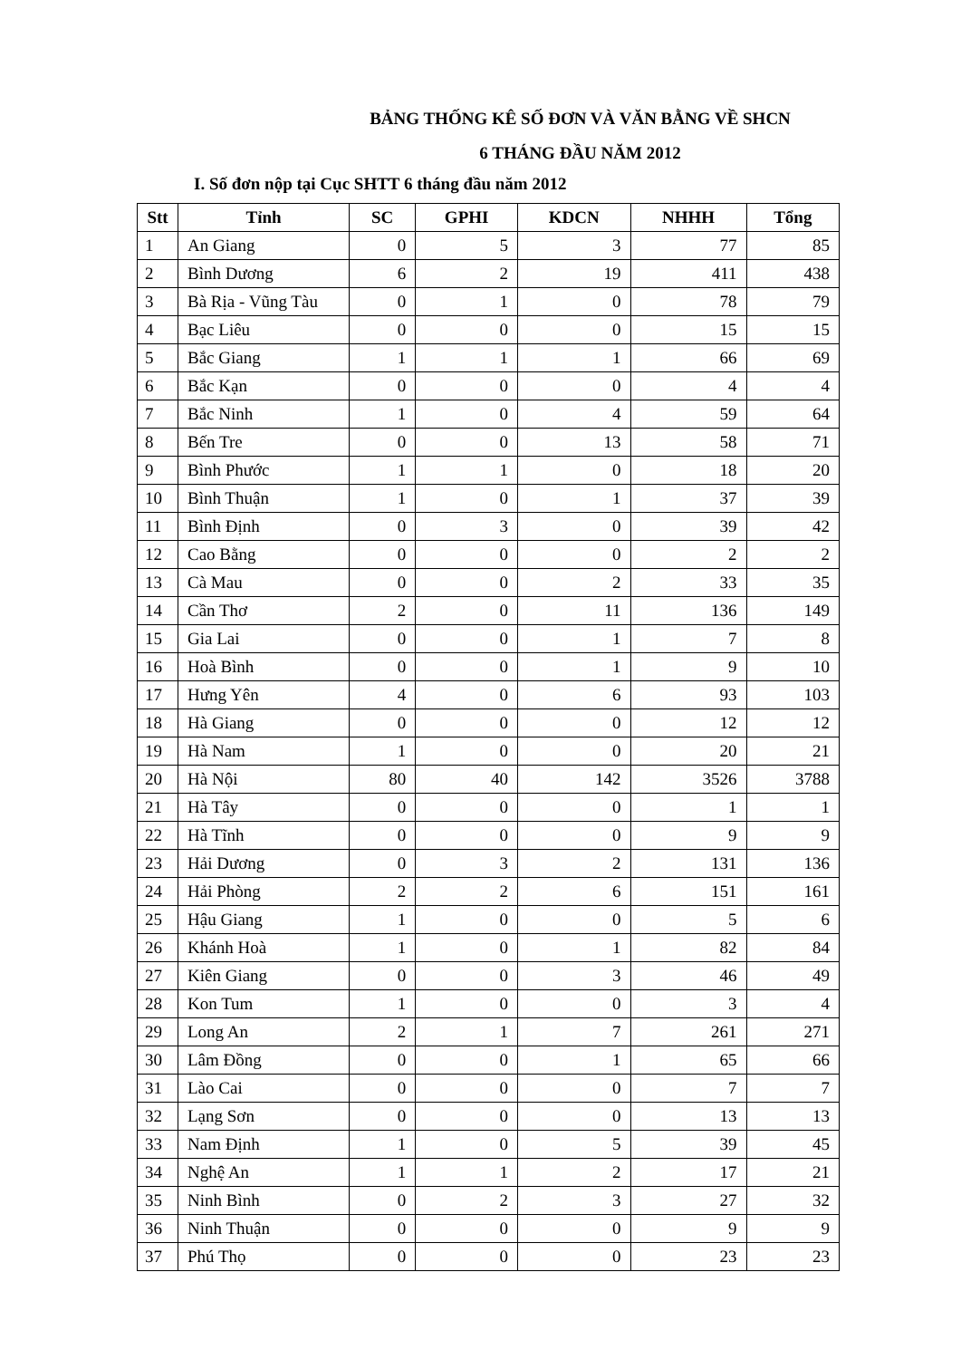BẢNG THỐNG KÊ SỐ ĐƠN VÀ VĂN BẰNG VỀ SHCN
6 THÁNG ĐẦU NĂM 2012
I. Số đơn nộp tại Cục SHTT 6 tháng đầu năm 2012
| Stt | Tỉnh | SC | GPHI | KDCN | NHHH | Tổng |
| --- | --- | --- | --- | --- | --- | --- |
| 1 | An Giang | 0 | 5 | 3 | 77 | 85 |
| 2 | Bình Dương | 6 | 2 | 19 | 411 | 438 |
| 3 | Bà Rịa - Vũng Tàu | 0 | 1 | 0 | 78 | 79 |
| 4 | Bạc Liêu | 0 | 0 | 0 | 15 | 15 |
| 5 | Bắc Giang | 1 | 1 | 1 | 66 | 69 |
| 6 | Bắc Kạn | 0 | 0 | 0 | 4 | 4 |
| 7 | Bắc Ninh | 1 | 0 | 4 | 59 | 64 |
| 8 | Bến Tre | 0 | 0 | 13 | 58 | 71 |
| 9 | Bình Phước | 1 | 1 | 0 | 18 | 20 |
| 10 | Bình Thuận | 1 | 0 | 1 | 37 | 39 |
| 11 | Bình Định | 0 | 3 | 0 | 39 | 42 |
| 12 | Cao Bằng | 0 | 0 | 0 | 2 | 2 |
| 13 | Cà Mau | 0 | 0 | 2 | 33 | 35 |
| 14 | Cần Thơ | 2 | 0 | 11 | 136 | 149 |
| 15 | Gia Lai | 0 | 0 | 1 | 7 | 8 |
| 16 | Hoà Bình | 0 | 0 | 1 | 9 | 10 |
| 17 | Hưng Yên | 4 | 0 | 6 | 93 | 103 |
| 18 | Hà Giang | 0 | 0 | 0 | 12 | 12 |
| 19 | Hà Nam | 1 | 0 | 0 | 20 | 21 |
| 20 | Hà Nội | 80 | 40 | 142 | 3526 | 3788 |
| 21 | Hà Tây | 0 | 0 | 0 | 1 | 1 |
| 22 | Hà Tĩnh | 0 | 0 | 0 | 9 | 9 |
| 23 | Hải Dương | 0 | 3 | 2 | 131 | 136 |
| 24 | Hải Phòng | 2 | 2 | 6 | 151 | 161 |
| 25 | Hậu Giang | 1 | 0 | 0 | 5 | 6 |
| 26 | Khánh Hoà | 1 | 0 | 1 | 82 | 84 |
| 27 | Kiên Giang | 0 | 0 | 3 | 46 | 49 |
| 28 | Kon Tum | 1 | 0 | 0 | 3 | 4 |
| 29 | Long An | 2 | 1 | 7 | 261 | 271 |
| 30 | Lâm Đồng | 0 | 0 | 1 | 65 | 66 |
| 31 | Lào Cai | 0 | 0 | 0 | 7 | 7 |
| 32 | Lạng Sơn | 0 | 0 | 0 | 13 | 13 |
| 33 | Nam Định | 1 | 0 | 5 | 39 | 45 |
| 34 | Nghệ An | 1 | 1 | 2 | 17 | 21 |
| 35 | Ninh Bình | 0 | 2 | 3 | 27 | 32 |
| 36 | Ninh Thuận | 0 | 0 | 0 | 9 | 9 |
| 37 | Phú Thọ | 0 | 0 | 0 | 23 | 23 |